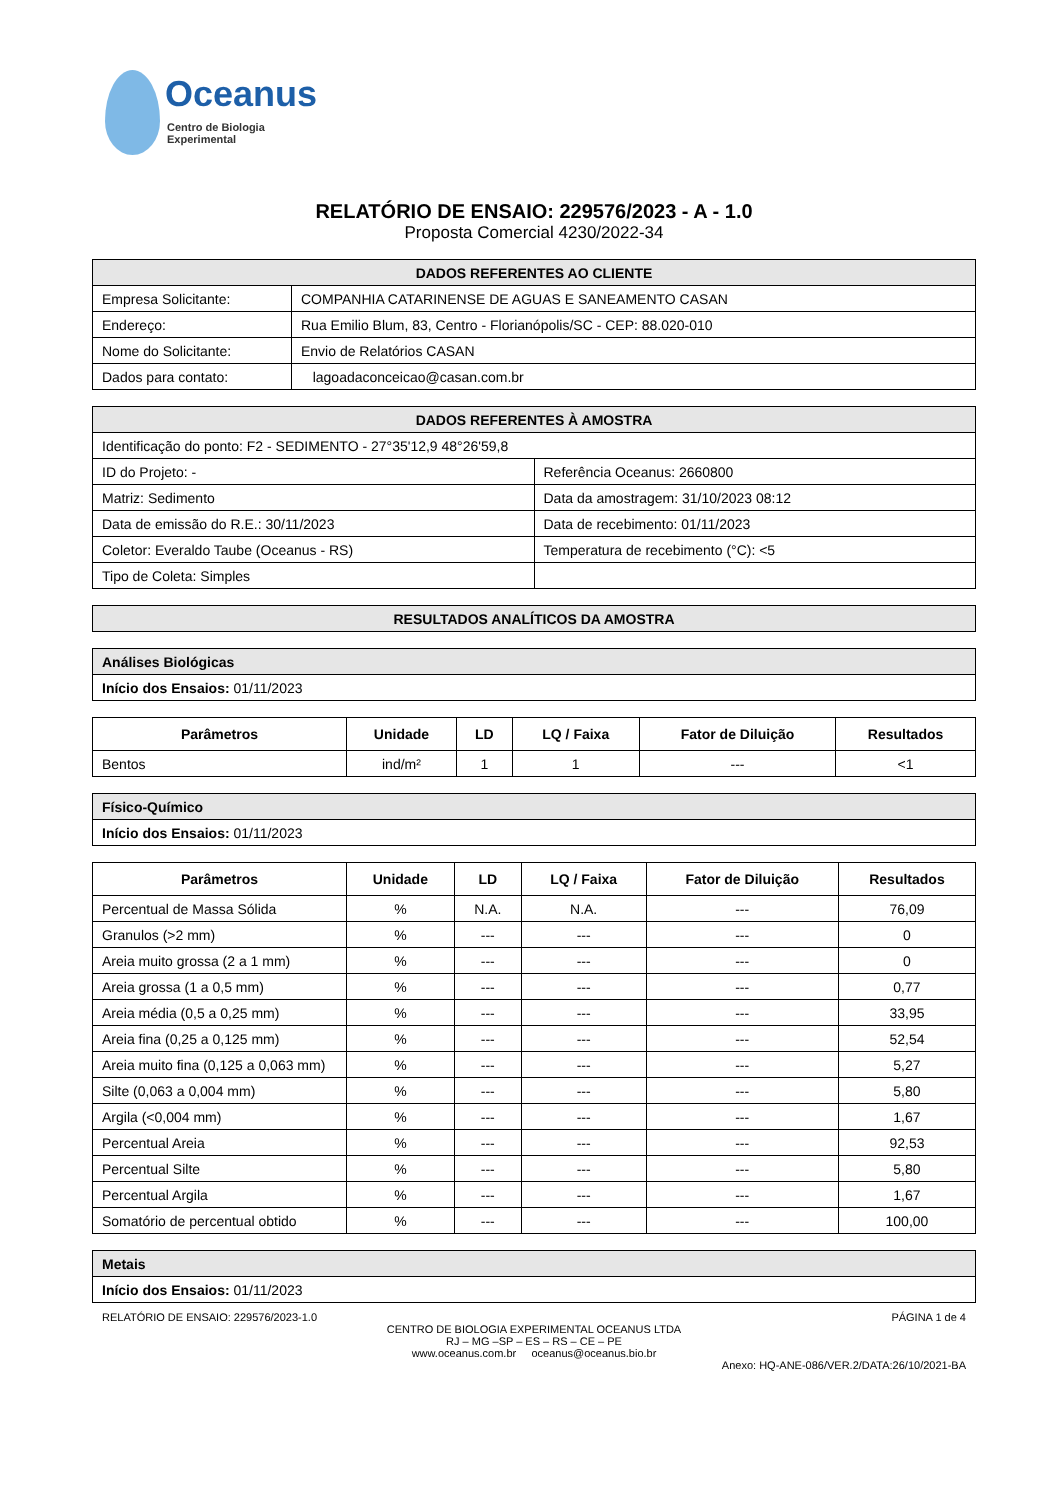Oceanus
Centro de Biologia Experimental
RELATÓRIO DE ENSAIO: 229576/2023 - A - 1.0
Proposta Comercial 4230/2022-34
| DADOS REFERENTES AO CLIENTE | |
| Empresa Solicitante: | COMPANHIA CATARINENSE DE AGUAS E SANEAMENTO CASAN |
| Endereço: | Rua Emilio Blum, 83, Centro - Florianópolis/SC - CEP: 88.020-010 |
| Nome do Solicitante: | Envio de Relatórios CASAN |
| Dados para contato: | lagoadaconceicao@casan.com.br |
| DADOS REFERENTES À AMOSTRA | |
| Identificação do ponto: F2 - SEDIMENTO - 27°35'12,9 48°26'59,8 | |
| ID do Projeto: - | Referência Oceanus: 2660800 |
| Matriz: Sedimento | Data da amostragem: 31/10/2023 08:12 |
| Data de emissão do R.E.: 30/11/2023 | Data de recebimento: 01/11/2023 |
| Coletor: Everaldo Taube (Oceanus - RS) | Temperatura de recebimento (°C): <5 |
| Tipo de Coleta: Simples | |
| RESULTADOS ANALÍTICOS DA AMOSTRA |
| Análises Biológicas |
| Início dos Ensaios: 01/11/2023 |
| Parâmetros | Unidade | LD | LQ / Faixa | Fator de Diluição | Resultados |
| --- | --- | --- | --- | --- | --- |
| Bentos | ind/m² | 1 | 1 | --- | <1 |
| Físico-Químico |
| Início dos Ensaios: 01/11/2023 |
| Parâmetros | Unidade | LD | LQ / Faixa | Fator de Diluição | Resultados |
| --- | --- | --- | --- | --- | --- |
| Percentual de Massa Sólida | % | N.A. | N.A. | --- | 76,09 |
| Granulos (>2 mm) | % | --- | --- | --- | 0 |
| Areia muito grossa (2 a 1 mm) | % | --- | --- | --- | 0 |
| Areia grossa (1 a 0,5 mm) | % | --- | --- | --- | 0,77 |
| Areia média (0,5 a 0,25 mm) | % | --- | --- | --- | 33,95 |
| Areia fina (0,25 a 0,125 mm) | % | --- | --- | --- | 52,54 |
| Areia muito fina (0,125 a 0,063 mm) | % | --- | --- | --- | 5,27 |
| Silte (0,063 a 0,004 mm) | % | --- | --- | --- | 5,80 |
| Argila (<0,004 mm) | % | --- | --- | --- | 1,67 |
| Percentual Areia | % | --- | --- | --- | 92,53 |
| Percentual Silte | % | --- | --- | --- | 5,80 |
| Percentual Argila | % | --- | --- | --- | 1,67 |
| Somatório de percentual obtido | % | --- | --- | --- | 100,00 |
| Metais |
| Início dos Ensaios: 01/11/2023 |
RELATÓRIO DE ENSAIO: 229576/2023-1.0 PÁGINA 1 de 4
CENTRO DE BIOLOGIA EXPERIMENTAL OCEANUS LTDA
RJ – MG –SP – ES – RS – CE – PE
www.oceanus.com.br oceanus@oceanus.bio.br
Anexo: HQ-ANE-086/VER.2/DATA:26/10/2021-BA